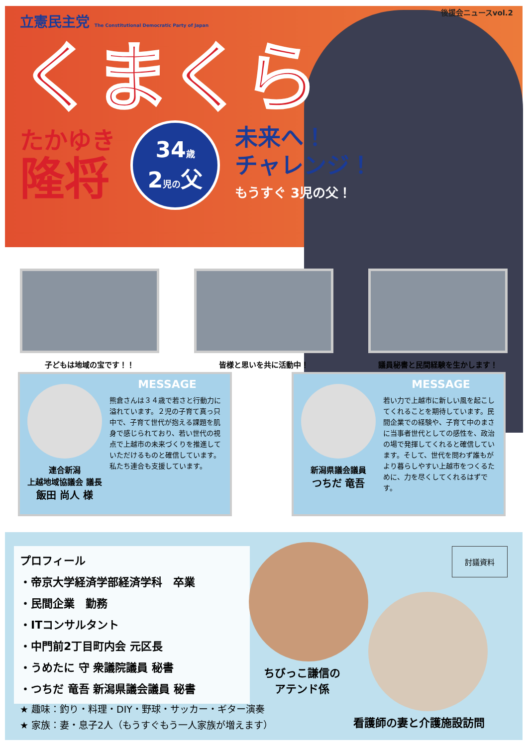後援会ニュースvol.2
立憲民主党 The Constitutional Democratic Party of Japan
くまくら
たかゆき
隆将
34歳
2児の父
未来へ！
チャレンジ！
もうすぐ 3児の父！
子どもは地域の宝です！！ 皆様と思いを共に活動中！ 議員秘書と民間経験を生かします！
連合新潟
上越地域協議会 議長
飯田 尚人 様
MESSAGE
熊倉さんは３４歳で若さと行動力に溢れています。２児の子育て真っ只中で、子育て世代が抱える課題を肌身で感じられており、若い世代の視点で上越市の未来づくりを推進していただけるものと確信しています。
私たち連合も支援しています。
新潟県議会議員
つちだ 竜吾
MESSAGE
若い力で上越市に新しい風を起こしてくれることを期待しています。民間企業での経験や、子育て中のまさに当事者世代としての感性を、政治の場で発揮してくれると確信しています。そして、世代を問わず誰もがより暮らしやすい上越市をつくるために、力を尽くしてくれるはずです。
プロフィール
・帝京大学経済学部経済学科　卒業
・民間企業　勤務
・ITコンサルタント
・中門前2丁目町内会 元区長
・うめたに 守 衆議院議員 秘書
・つちだ 竜吾 新潟県議会議員 秘書
★ 趣味：釣り・料理・DIY・野球・サッカー・ギター演奏
★ 家族：妻・息子2人（もうすぐもう一人家族が増えます）
ちびっこ謙信の
アテンド係
看護師の妻と介護施設訪問
討議資料